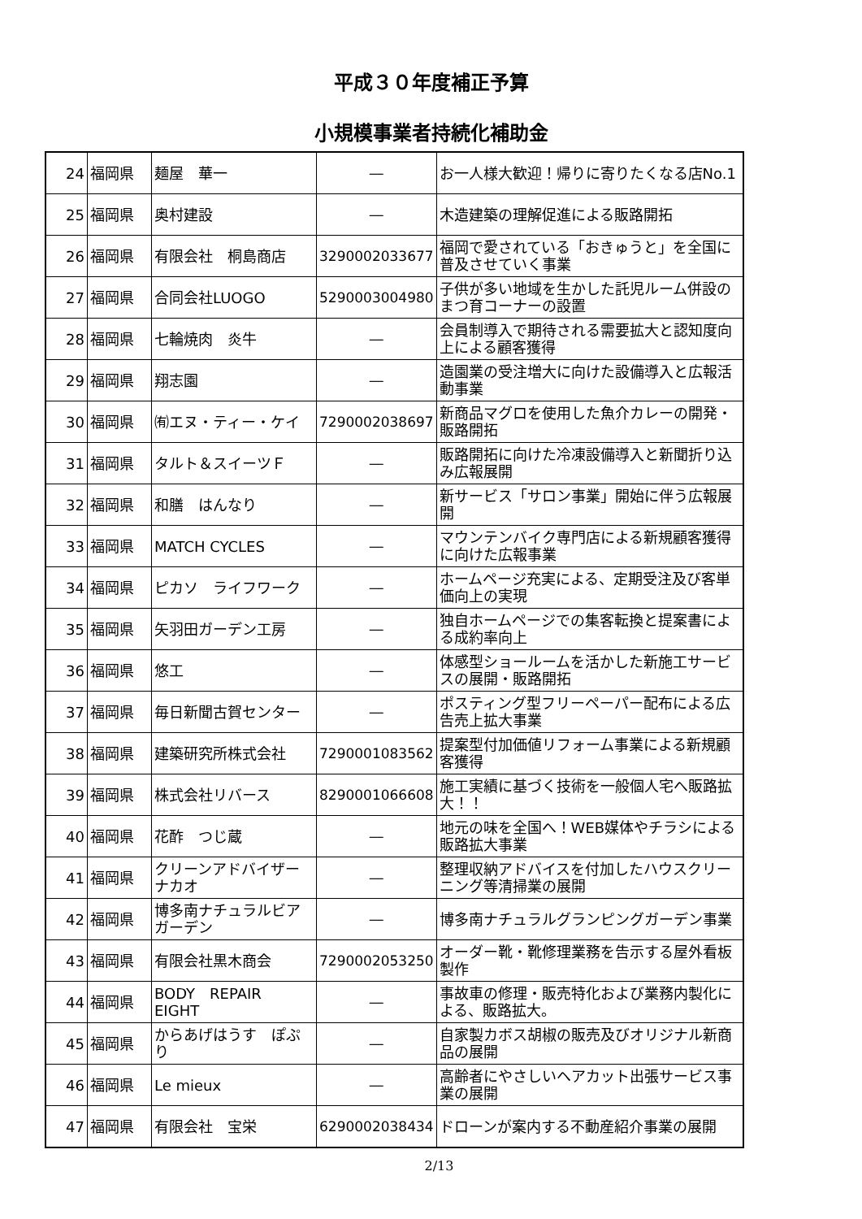平成３０年度補正予算
小規模事業者持続化補助金
| 24 | 福岡県 | 麺屋 華一 | ― | お一人様大歓迎！帰りに寄りたくなる店No.1 |
| 25 | 福岡県 | 奥村建設 | ― | 木造建築の理解促進による販路開拓 |
| 26 | 福岡県 | 有限会社 桐島商店 | 3290002033677 | 福岡で愛されている「おきゅうと」を全国に普及させていく事業 |
| 27 | 福岡県 | 合同会社LUOGO | 5290003004980 | 子供が多い地域を生かした託児ルーム併設のまつ育コーナーの設置 |
| 28 | 福岡県 | 七輪焼肉 炎牛 | ― | 会員制導入で期待される需要拡大と認知度向上による顧客獲得 |
| 29 | 福岡県 | 翔志園 | ― | 造園業の受注増大に向けた設備導入と広報活動事業 |
| 30 | 福岡県 | ㈲エヌ・ティー・ケイ | 7290002038697 | 新商品マグロを使用した魚介カレーの開発・販路開拓 |
| 31 | 福岡県 | タルト＆スイーツＦ | ― | 販路開拓に向けた冷凍設備導入と新聞折り込み広報展開 |
| 32 | 福岡県 | 和膳 はんなり | ― | 新サービス「サロン事業」開始に伴う広報展開 |
| 33 | 福岡県 | MATCH CYCLES | ― | マウンテンバイク専門店による新規顧客獲得に向けた広報事業 |
| 34 | 福岡県 | ピカソ ライフワーク | ― | ホームページ充実による、定期受注及び客単価向上の実現 |
| 35 | 福岡県 | 矢羽田ガーデン工房 | ― | 独自ホームページでの集客転換と提案書による成約率向上 |
| 36 | 福岡県 | 悠工 | ― | 体感型ショールームを活かした新施工サービスの展開・販路開拓 |
| 37 | 福岡県 | 毎日新聞古賀センター | ― | ポスティング型フリーペーパー配布による広告売上拡大事業 |
| 38 | 福岡県 | 建築研究所株式会社 | 7290001083562 | 提案型付加価値リフォーム事業による新規顧客獲得 |
| 39 | 福岡県 | 株式会社リバース | 8290001066608 | 施工実績に基づく技術を一般個人宅へ販路拡大！！ |
| 40 | 福岡県 | 花酢 つじ蔵 | ― | 地元の味を全国へ！WEB媒体やチラシによる販路拡大事業 |
| 41 | 福岡県 | クリーンアドバイザーナカオ | ― | 整理収納アドバイスを付加したハウスクリーニング等清掃業の展開 |
| 42 | 福岡県 | 博多南ナチュラルビアガーデン | ― | 博多南ナチュラルグランピングガーデン事業 |
| 43 | 福岡県 | 有限会社黒木商会 | 7290002053250 | オーダー靴・靴修理業務を告示する屋外看板製作 |
| 44 | 福岡県 | BODY REPAIR EIGHT | ― | 事故車の修理・販売特化および業務内製化による、販路拡大。 |
| 45 | 福岡県 | からあげはうす ぽぷり | ― | 自家製カボス胡椒の販売及びオリジナル新商品の展開 |
| 46 | 福岡県 | Le mieux | ― | 高齢者にやさしいヘアカット出張サービス事業の展開 |
| 47 | 福岡県 | 有限会社 宝栄 | 6290002038434 | ドローンが案内する不動産紹介事業の展開 |
2/13